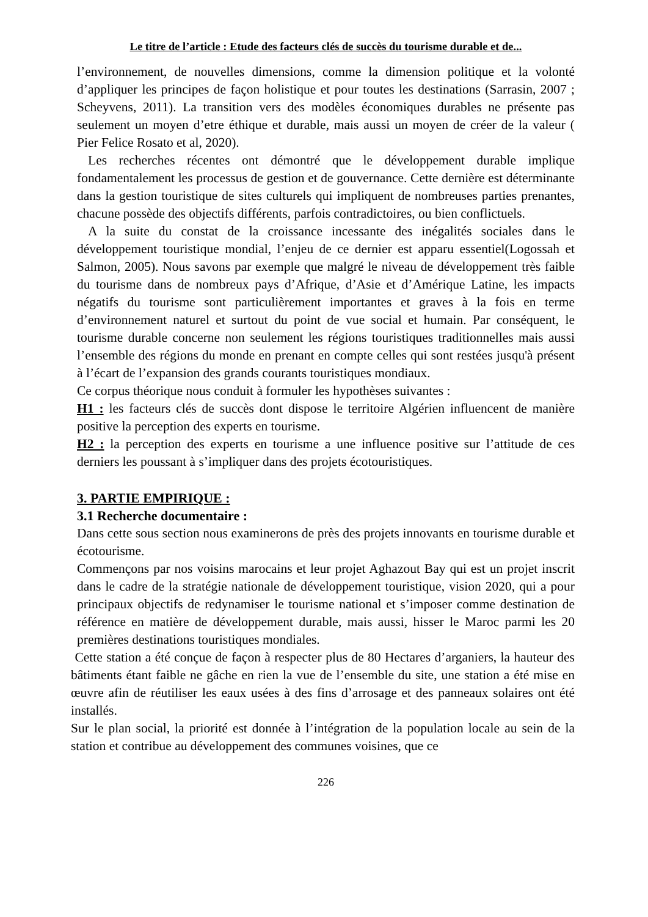Le titre de l’article : Etude des facteurs clés de succès du tourisme durable et de...
l’environnement, de nouvelles dimensions, comme la dimension politique et la volonté d’appliquer les principes de façon holistique et pour toutes les destinations (Sarrasin, 2007 ; Scheyvens, 2011). La transition vers des modèles économiques durables ne présente pas seulement un moyen d’etre éthique et durable, mais aussi un moyen de créer de la valeur ( Pier Felice Rosato et al, 2020).
Les recherches récentes ont démontré que le développement durable implique fondamentalement les processus de gestion et de gouvernance. Cette dernière est déterminante dans la gestion touristique de sites culturels qui impliquent de nombreuses parties prenantes, chacune possède des objectifs différents, parfois contradictoires, ou bien conflictuels.
A la suite du constat de la croissance incessante des inégalités sociales dans le développement touristique mondial, l’enjeu de ce dernier est apparu essentiel(Logossah et Salmon, 2005). Nous savons par exemple que malgré le niveau de développement très faible du tourisme dans de nombreux pays d’Afrique, d’Asie et d’Amérique Latine, les impacts négatifs du tourisme sont particulièrement importantes et graves à la fois en terme d’environnement naturel et surtout du point de vue social et humain. Par conséquent, le tourisme durable concerne non seulement les régions touristiques traditionnelles mais aussi l’ensemble des régions du monde en prenant en compte celles qui sont restées jusqu'à présent à l’écart de l’expansion des grands courants touristiques mondiaux.
Ce corpus théorique nous conduit à formuler les hypothèses suivantes :
H1 : les facteurs clés de succès dont dispose le territoire Algérien influencent de manière positive la perception des experts en tourisme.
H2 : la perception des experts en tourisme a une influence positive sur l’attitude de ces derniers les poussant à s’impliquer dans des projets écotouristiques.
3. PARTIE EMPIRIQUE :
3.1 Recherche documentaire :
Dans cette sous section nous examinerons de près des projets innovants en tourisme durable et écotourisme.
Commençons par nos voisins marocains et leur projet Aghazout Bay qui est un projet inscrit dans le cadre de la stratégie nationale de développement touristique, vision 2020, qui a pour principaux objectifs de redynamiser le tourisme national et s’imposer comme destination de référence en matière de développement durable, mais aussi, hisser le Maroc parmi les 20 premières destinations touristiques mondiales.
Cette station a été conçue de façon à respecter plus de 80 Hectares d’arganiers, la hauteur des bâtiments étant faible ne gâche en rien la vue de l’ensemble du site, une station a été mise en œuvre afin de réutiliser les eaux usées à des fins d’arrosage et des panneaux solaires ont été installés.
Sur le plan social, la priorité est donnée à l’intégration de la population locale au sein de la station et contribue au développement des communes voisines, que ce
226